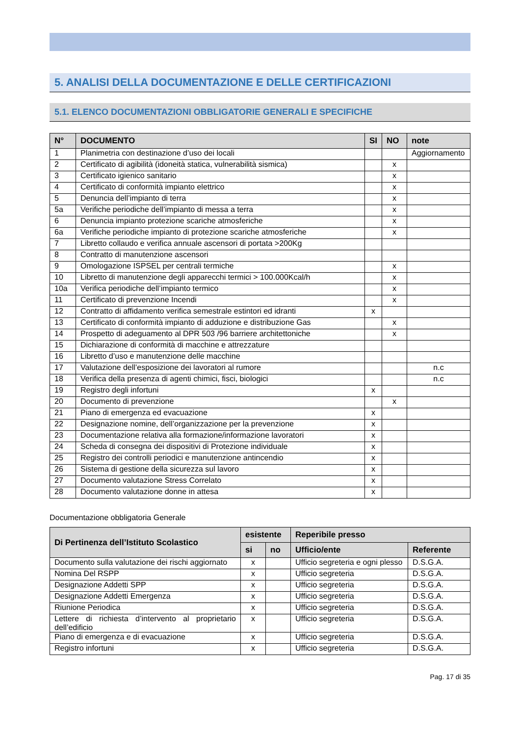5. ANALISI DELLA DOCUMENTAZIONE E DELLE CERTIFICAZIONI
5.1. ELENCO DOCUMENTAZIONI OBBLIGATORIE GENERALI E SPECIFICHE
| N° | DOCUMENTO | SI | NO | note |
| --- | --- | --- | --- | --- |
| 1 | Planimetria con destinazione d’uso dei locali | | | Aggiornamento |
| 2 | Certificato di agibilità (idoneità statica, vulnerabilità sismica) | | x | |
| 3 | Certificato igienico sanitario | | x | |
| 4 | Certificato di conformità impianto elettrico | | x | |
| 5 | Denuncia dell’impianto di terra | | x | |
| 5a | Verifiche periodiche dell’impianto di messa a terra | | x | |
| 6 | Denuncia impianto protezione scariche atmosferiche | | x | |
| 6a | Verifiche periodiche impianto di protezione scariche atmosferiche | | x | |
| 7 | Libretto collaudo e verifica annuale ascensori di portata >200Kg | | | |
| 8 | Contratto di manutenzione ascensori | | | |
| 9 | Omologazione ISPSEL per centrali termiche | | x | |
| 10 | Libretto di manutenzione degli apparecchi termici > 100.000Kcal/h | | x | |
| 10a | Verifica periodiche dell’impianto termico | | x | |
| 11 | Certificato di prevenzione Incendi | | x | |
| 12 | Contratto di affidamento verifica semestrale estintori ed idranti | x | | |
| 13 | Certificato di conformità impianto di adduzione e distribuzione Gas | | x | |
| 14 | Prospetto di adeguamento al DPR 503 /96 barriere architettoniche | | x | |
| 15 | Dichiarazione di conformità di macchine e attrezzature | | | |
| 16 | Libretto d’uso e manutenzione delle macchine | | | |
| 17 | Valutazione dell’esposizione dei lavoratori al rumore | | | n.c |
| 18 | Verifica della presenza di agenti chimici, fisci, biologici | | | n.c |
| 19 | Registro degli infortuni | x | | |
| 20 | Documento di prevenzione | | x | |
| 21 | Piano di emergenza ed evacuazione | x | | |
| 22 | Designazione nomine, dell’organizzazione per la prevenzione | x | | |
| 23 | Documentazione relativa alla formazione/informazione lavoratori | x | | |
| 24 | Scheda di consegna dei dispositivi di Protezione individuale | x | | |
| 25 | Registro dei controlli periodici e manutenzione antincendio | x | | |
| 26 | Sistema di gestione della sicurezza sul lavoro | x | | |
| 27 | Documento valutazione Stress Correlato | x | | |
| 28 | Documento valutazione donne in attesa | x | | |
Documentazione obbligatoria Generale
| Di Pertinenza dell’Istituto Scolastico | esistente | | Reperibile presso | |
| --- | --- | --- | --- | --- |
| | si | no | Ufficio/ente | Referente |
| Documento sulla valutazione dei rischi aggiornato | x | | Ufficio segreteria e ogni plesso | D.S.G.A. |
| Nomina Del RSPP | x | | Ufficio segreteria | D.S.G.A. |
| Designazione Addetti SPP | x | | Ufficio segreteria | D.S.G.A. |
| Designazione Addetti Emergenza | x | | Ufficio segreteria | D.S.G.A. |
| Riunione Periodica | x | | Ufficio segreteria | D.S.G.A. |
| Lettere di richiesta d’intervento al proprietario dell’edificio | x | | Ufficio segreteria | D.S.G.A. |
| Piano di emergenza e di evacuazione | x | | Ufficio segreteria | D.S.G.A. |
| Registro infortuni | x | | Ufficio segreteria | D.S.G.A. |
Pag. 17 di 35